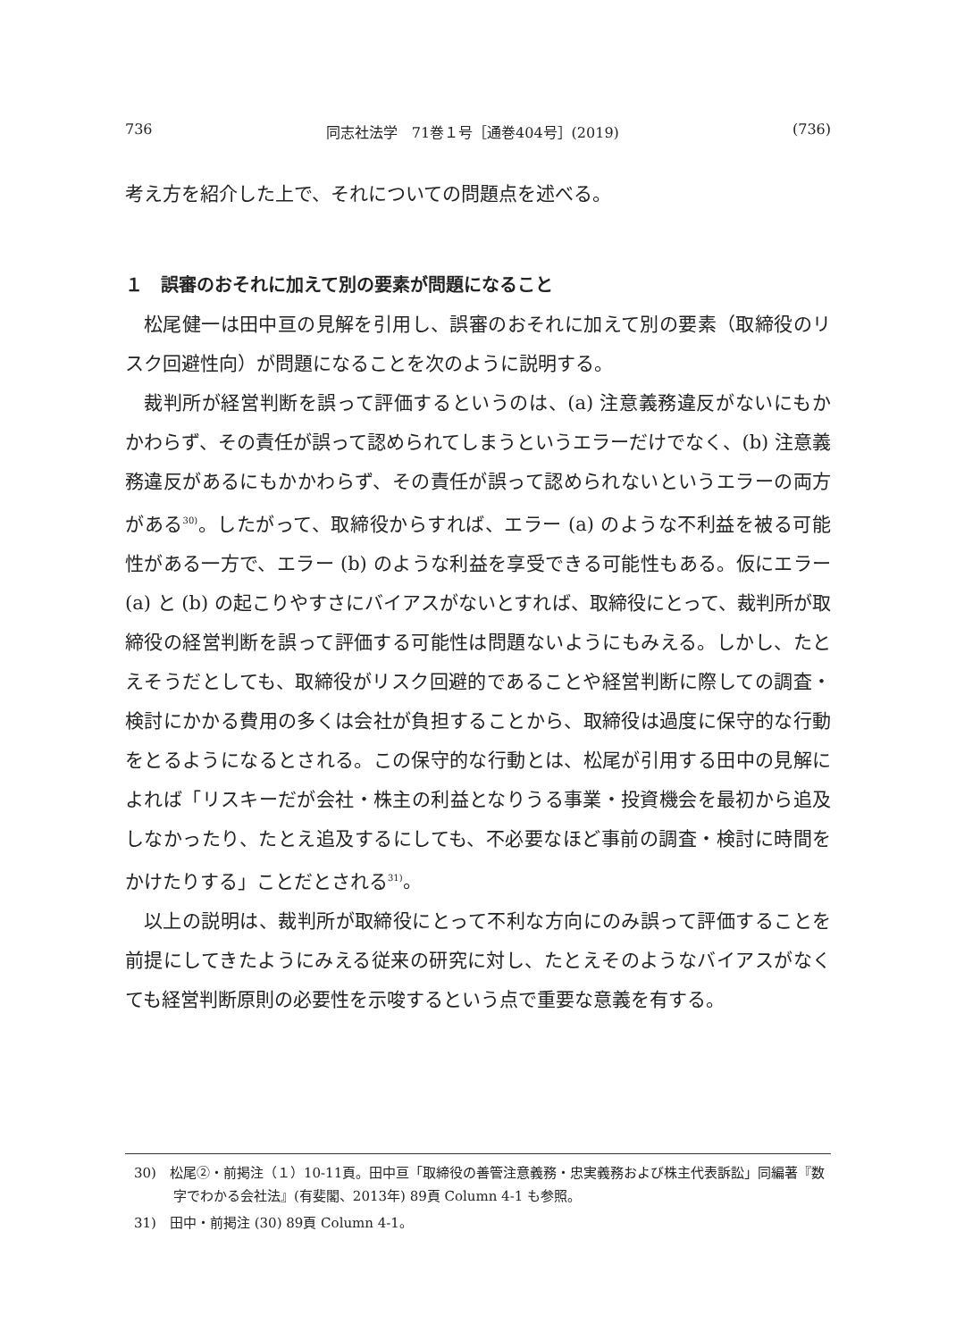736 同志社法学　71巻１号［通巻404号］(2019) (736)
考え方を紹介した上で、それについての問題点を述べる。
１　誤審のおそれに加えて別の要素が問題になること
松尾健一は田中亘の見解を引用し、誤審のおそれに加えて別の要素（取締役のリスク回避性向）が問題になることを次のように説明する。
裁判所が経営判断を誤って評価するというのは、(a) 注意義務違反がないにもかかわらず、その責任が誤って認められてしまうというエラーだけでなく、(b) 注意義務違反があるにもかかわらず、その責任が誤って認められないというエラーの両方がある<sup>30)</sup>。したがって、取締役からすれば、エラー (a) のような不利益を被る可能性がある一方で、エラー (b) のような利益を享受できる可能性もある。仮にエラー (a) と (b) の起こりやすさにバイアスがないとすれば、取締役にとって、裁判所が取締役の経営判断を誤って評価する可能性は問題ないようにもみえる。しかし、たとえそうだとしても、取締役がリスク回避的であることや経営判断に際しての調査・検討にかかる費用の多くは会社が負担することから、取締役は過度に保守的な行動をとるようになるとされる。この保守的な行動とは、松尾が引用する田中の見解によれば「リスキーだが会社・株主の利益となりうる事業・投資機会を最初から追及しなかったり、たとえ追及するにしても、不必要なほど事前の調査・検討に時間をかけたりする」ことだとされる<sup>31)</sup>。
以上の説明は、裁判所が取締役にとって不利な方向にのみ誤って評価することを前提にしてきたようにみえる従来の研究に対し、たとえそのようなバイアスがなくても経営判断原則の必要性を示唆するという点で重要な意義を有する。
30)　松尾②・前掲注（１）10-11頁。田中亘「取締役の善管注意義務・忠実義務および株主代表訴訟」同編著『数字でわかる会社法』(有斐閣、2013年) 89頁 Column 4-1 も参照。
31)　田中・前掲注 (30) 89頁 Column 4-1。